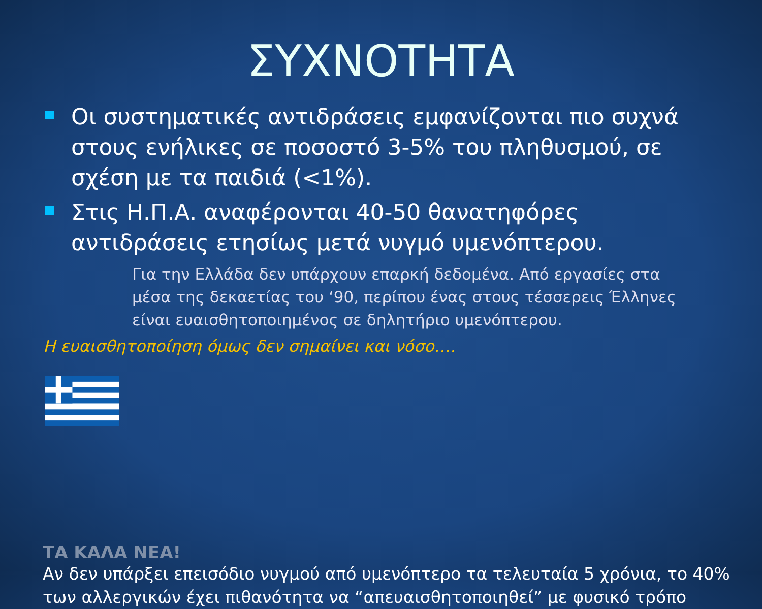ΣΥΧΝΟΤΗΤΑ
Οι συστηματικές αντιδράσεις εμφανίζονται πιο συχνά στους ενήλικες σε ποσοστό 3-5% του πληθυσμού, σε σχέση με τα παιδιά (<1%).
Στις Η.Π.Α. αναφέρονται 40-50 θανατηφόρες αντιδράσεις ετησίως μετά νυγμό υμενόπτερου.
Για την Ελλάδα δεν υπάρχουν επαρκή δεδομένα. Από εργασίες στα μέσα της δεκαετίας του ‘90, περίπου ένας στους τέσσερεις Έλληνες είναι ευαισθητοποιημένος σε δηλητήριο υμενόπτερου.
Η ευαισθητοποίηση όμως δεν σημαίνει και νόσο….
ΤΑ ΚΑΛΑ ΝΕΑ!
Αν δεν υπάρξει επεισόδιο νυγμού από υμενόπτερο τα τελευταία 5 χρόνια, το 40% των αλλεργικών έχει πιθανότητα να “απευαισθητοποιηθεί” με φυσικό τρόπο